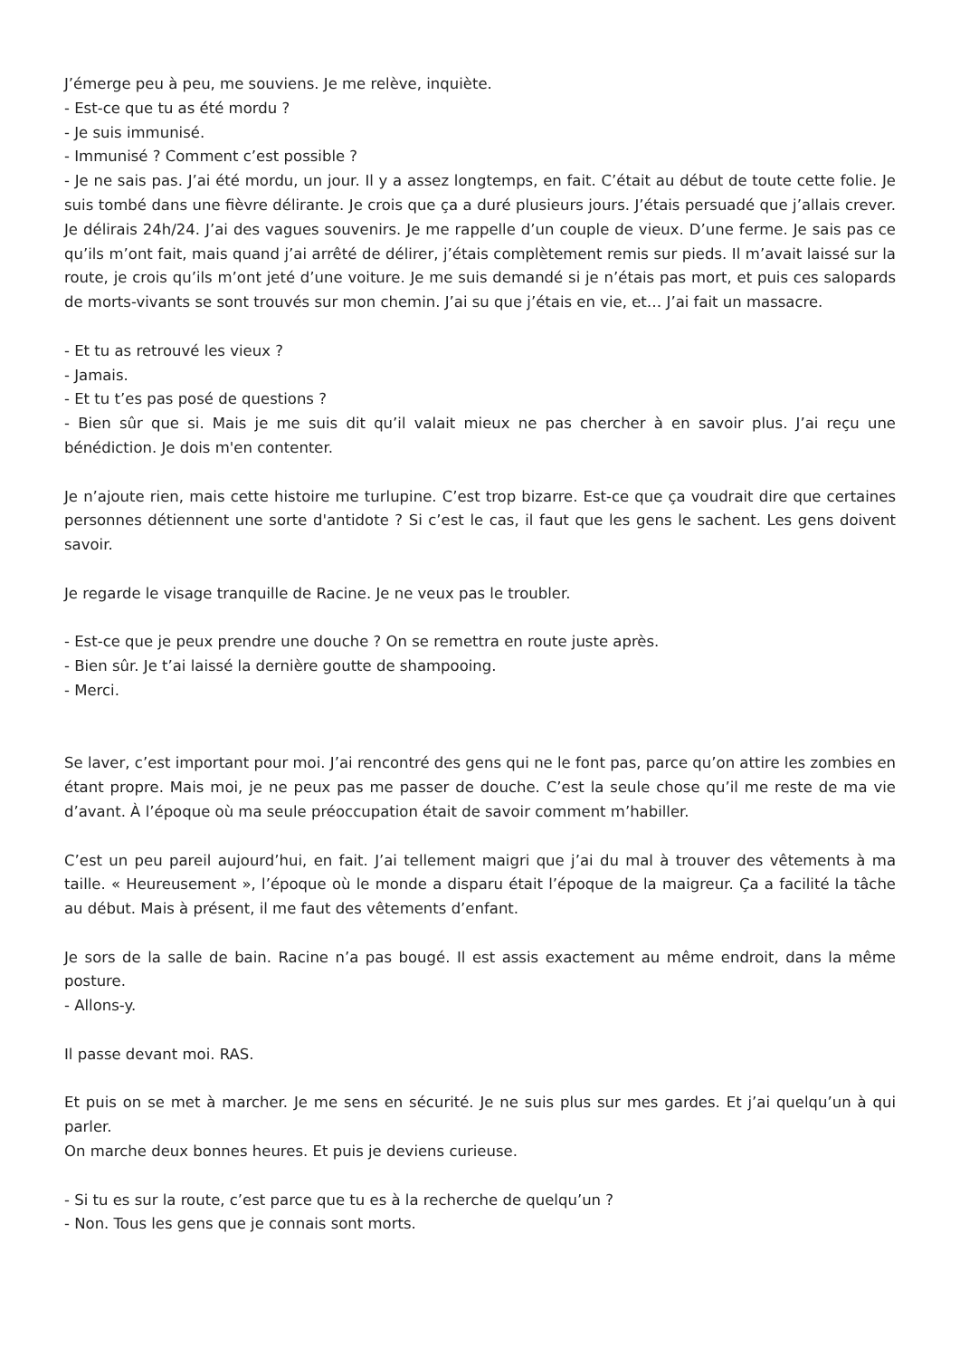J’émerge peu à peu, me souviens. Je me relève, inquiète.
- Est-ce que tu as été mordu ?
- Je suis immunisé.
- Immunisé ? Comment c’est possible ?
- Je ne sais pas. J’ai été mordu, un jour. Il y a assez longtemps, en fait. C’était au début de toute cette folie. Je suis tombé dans une fièvre délirante. Je crois que ça a duré plusieurs jours. J’étais persuadé que j’allais crever. Je délirais 24h/24. J’ai des vagues souvenirs. Je me rappelle d’un couple de vieux. D’une ferme. Je sais pas ce qu’ils m’ont fait, mais quand j’ai arrêté de délirer, j’étais complètement remis sur pieds. Il m’avait laissé sur la route, je crois qu’ils m’ont jeté d’une voiture. Je me suis demandé si je n’étais pas mort, et puis ces salopards de morts-vivants se sont trouvés sur mon chemin. J’ai su que j’étais en vie, et… J’ai fait un massacre.
- Et tu as retrouvé les vieux ?
- Jamais.
- Et tu t’es pas posé de questions ?
- Bien sûr que si. Mais je me suis dit qu’il valait mieux ne pas chercher à en savoir plus. J’ai reçu une bénédiction. Je dois m'en contenter.
Je n’ajoute rien, mais cette histoire me turlupine. C’est trop bizarre. Est-ce que ça voudrait dire que certaines personnes détiennent une sorte d'antidote ? Si c’est le cas, il faut que les gens le sachent. Les gens doivent savoir.
Je regarde le visage tranquille de Racine. Je ne veux pas le troubler.
- Est-ce que je peux prendre une douche ? On se remettra en route juste après.
- Bien sûr. Je t’ai laissé la dernière goutte de shampooing.
- Merci.
Se laver, c’est important pour moi. J’ai rencontré des gens qui ne le font pas, parce qu’on attire les zombies en étant propre. Mais moi, je ne peux pas me passer de douche. C’est la seule chose qu’il me reste de ma vie d’avant. À l’époque où ma seule préoccupation était de savoir comment m’habiller.
C’est un peu pareil aujourd’hui, en fait. J’ai tellement maigri que j’ai du mal à trouver des vêtements à ma taille. « Heureusement », l’époque où le monde a disparu était l’époque de la maigreur. Ça a facilité la tâche au début. Mais à présent, il me faut des vêtements d’enfant.
Je sors de la salle de bain. Racine n’a pas bougé. Il est assis exactement au même endroit, dans la même posture.
- Allons-y.
Il passe devant moi. RAS.
Et puis on se met à marcher. Je me sens en sécurité. Je ne suis plus sur mes gardes. Et j’ai quelqu’un à qui parler.
On marche deux bonnes heures. Et puis je deviens curieuse.
- Si tu es sur la route, c’est parce que tu es à la recherche de quelqu’un ?
- Non. Tous les gens que je connais sont morts.